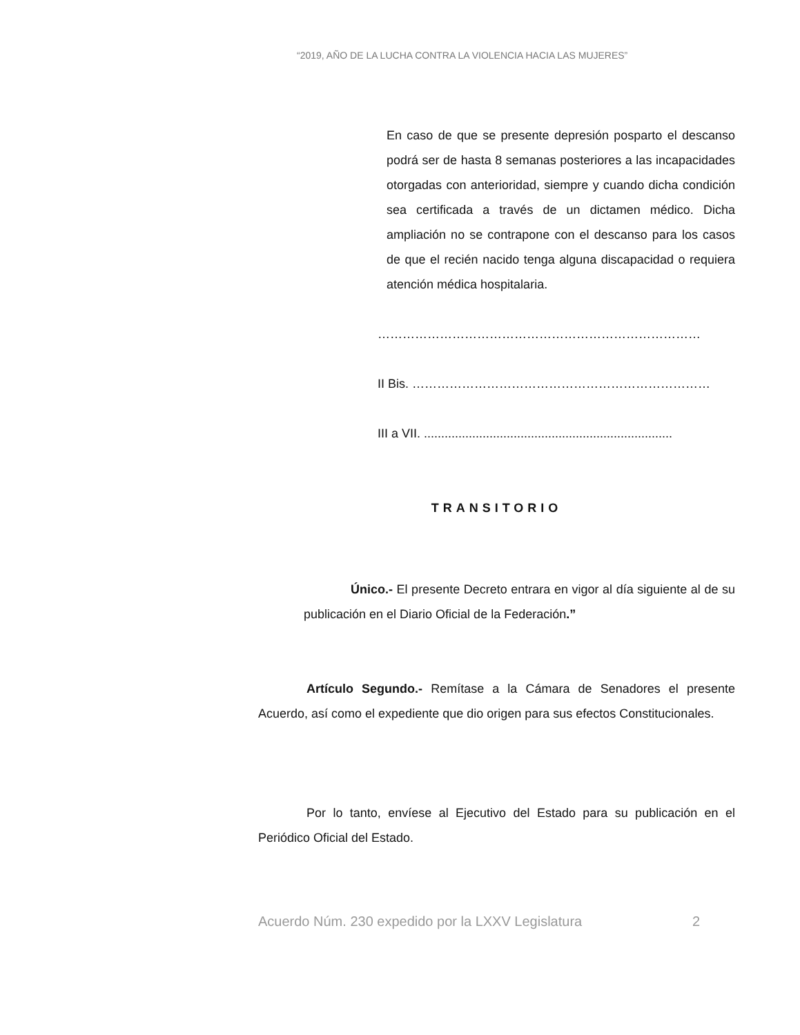“2019, AÑO DE LA LUCHA CONTRA LA VIOLENCIA HACIA LAS MUJERES”
En caso de que se presente depresión posparto el descanso podrá ser de hasta 8 semanas posteriores a las incapacidades otorgadas con anterioridad, siempre y cuando dicha condición sea certificada a través de un dictamen médico. Dicha ampliación no se contrapone con el descanso para los casos de que el recién nacido tenga alguna discapacidad o requiera atención médica hospitalaria.
……………………………………………………………………
II Bis. ………………………………………………………………
III a VII. ........................................................................
TRANSITORIO
Único.- El presente Decreto entrara en vigor al día siguiente al de su publicación en el Diario Oficial de la Federación.”
Artículo Segundo.- Remítase a la Cámara de Senadores el presente Acuerdo, así como el expediente que dio origen para sus efectos Constitucionales.
Por lo tanto, envíese al Ejecutivo del Estado para su publicación en el Periódico Oficial del Estado.
Acuerdo Núm. 230 expedido por la LXXV Legislatura 2